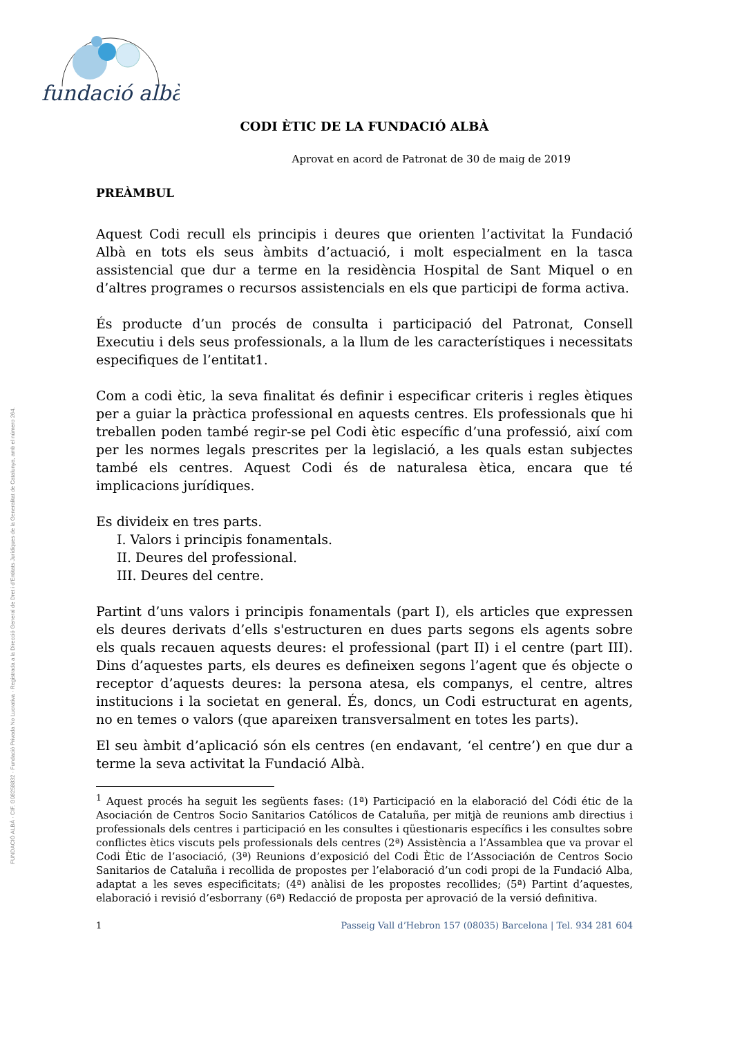fundació albà
FUNDACIÓ ALBÀ · CIF. G08258832 · Fundació Privada No Lucrativa · Registrada a la Direcció General de Dret i d'Entitats Jurídiques de la Generalitat de Catalunya, amb el número 264.
CODI ÈTIC DE LA FUNDACIÓ ALBÀ
Aprovat en acord de Patronat de 30 de maig de 2019
PREÀMBUL
Aquest Codi recull els principis i deures que orienten l’activitat la Fundació Albà en tots els seus àmbits d’actuació, i molt especialment en la tasca assistencial que dur a terme en la residència Hospital de Sant Miquel o en d’altres programes o recursos assistencials en els que participi de forma activa.
És producte d’un procés de consulta i participació del Patronat, Consell Executiu i dels seus professionals, a la llum de les característiques i necessitats especifiques de l’entitat1.
Com a codi ètic, la seva finalitat és definir i especificar criteris i regles ètiques per a guiar la pràctica professional en aquests centres. Els professionals que hi treballen poden també regir-se pel Codi ètic específic d’una professió, així com per les normes legals prescrites per la legislació, a les quals estan subjectes també els centres. Aquest Codi és de naturalesa ètica, encara que té implicacions jurídiques.
Es divideix en tres parts.
I. Valors i principis fonamentals.
II. Deures del professional.
III. Deures del centre.
Partint d’uns valors i principis fonamentals (part I), els articles que expressen els deures derivats d’ells s'estructuren en dues parts segons els agents sobre els quals recauen aquests deures: el professional (part II) i el centre (part III). Dins d’aquestes parts, els deures es defineixen segons l’agent que és objecte o receptor d’aquests deures: la persona atesa, els companys, el centre, altres institucions i la societat en general. És, doncs, un Codi estructurat en agents, no en temes o valors (que apareixen transversalment en totes les parts).
El seu àmbit d’aplicació són els centres (en endavant, ‘el centre’) en que dur a terme la seva activitat la Fundació Albà.
<sup>1</sup> Aquest procés ha seguit les següents fases: (1ª) Participació en la elaboració del Códi étic de la Asociación de Centros Socio Sanitarios Católicos de Cataluña, per mitjà de reunions amb directius i professionals dels centres i participació en les consultes i qüestionaris específics i les consultes sobre conflictes ètics viscuts pels professionals dels centres (2ª) Assistència a l’Assamblea que va provar el Codi Ètic de l’asociació, (3ª) Reunions d’exposició del Codi Ètic de l’Associación de Centros Socio Sanitarios de Cataluña i recollida de propostes per l’elaboració d’un codi propi de la Fundació Alba, adaptat a les seves especificitats; (4ª) anàlisi de les propostes recollides; (5ª) Partint d’aquestes, elaboració i revisió d’esborrany (6ª) Redacció de proposta per aprovació de la versió definitiva.
1 Passeig Vall d’Hebron 157 (08035) Barcelona | Tel. 934 281 604